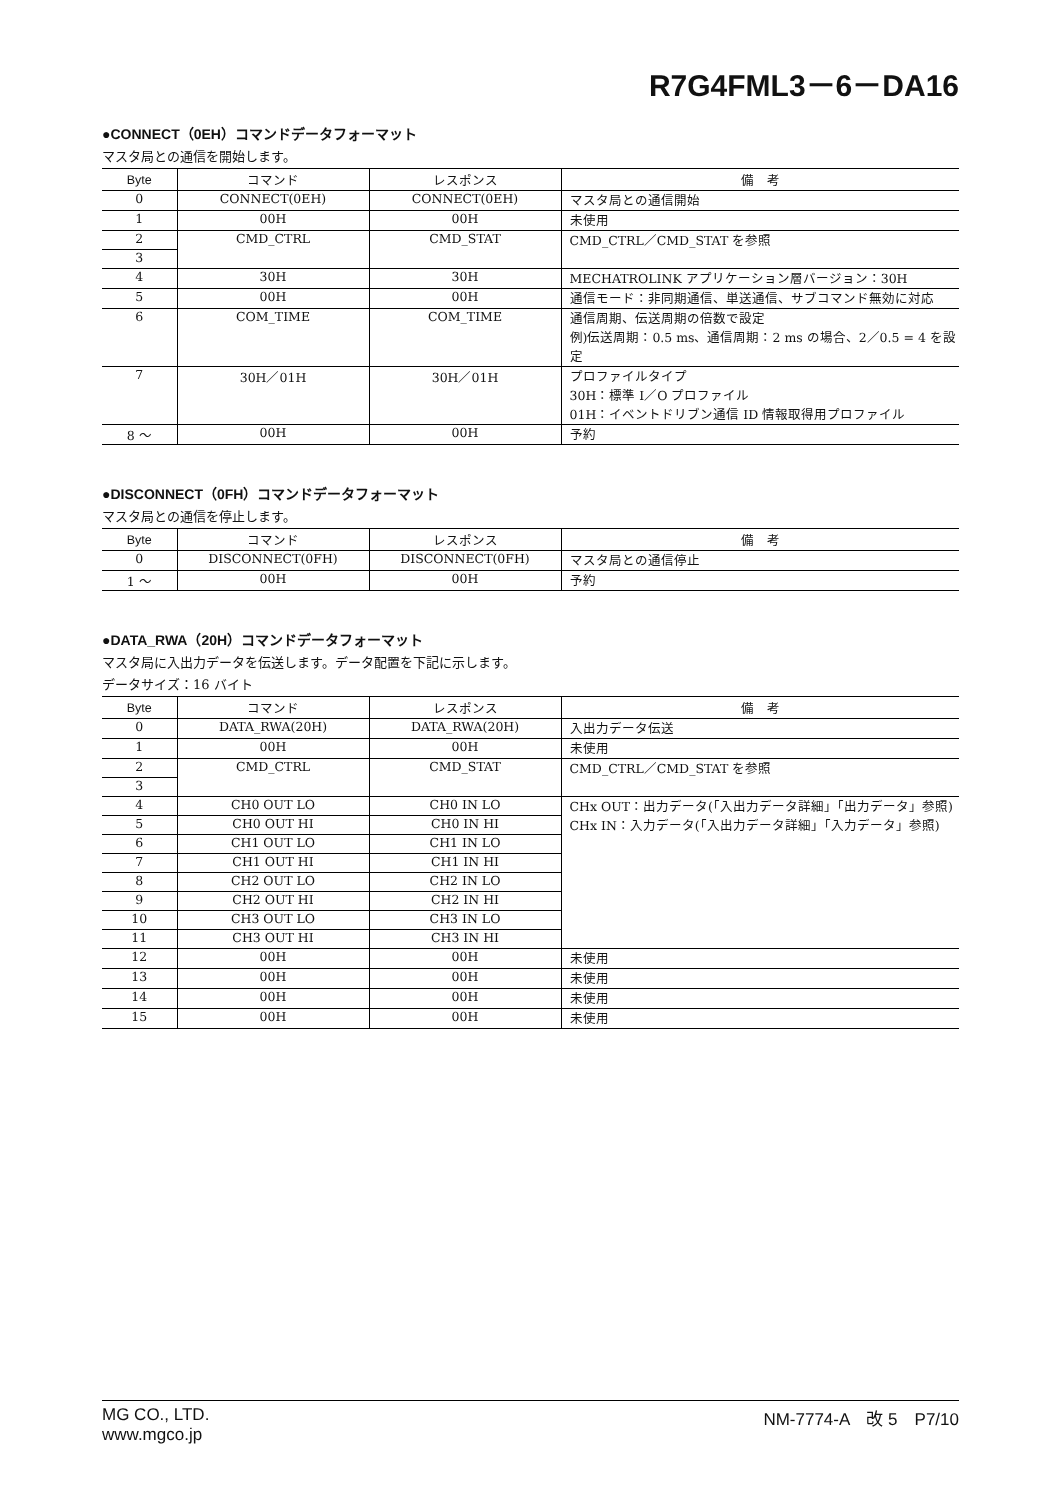R7G4FML3－6－DA16
●CONNECT（0EH）コマンドデータフォーマット
マスタ局との通信を開始します。
| Byte | コマンド | レスポンス | 備 考 |
| --- | --- | --- | --- |
| 0 | CONNECT(0EH) | CONNECT(0EH) | マスタ局との通信開始 |
| 1 | 00H | 00H | 未使用 |
| 2 | CMD_CTRL | CMD_STAT | CMD_CTRL／CMD_STAT を参照 |
| 3 | | | |
| 4 | 30H | 30H | MECHATROLINK アプリケーション層バージョン：30H |
| 5 | 00H | 00H | 通信モード：非同期通信、単送通信、サブコマンド無効に対応 |
| 6 | COM_TIME | COM_TIME | 通信周期、伝送周期の倍数で設定 例)伝送周期：0.5 ms、通信周期：2 ms の場合、2／0.5 = 4 を設定 |
| 7 | 30H／01H | 30H／01H | プロファイルタイプ 30H：標準 I／O プロファイル 01H：イベントドリブン通信 ID 情報取得用プロファイル |
| 8 ～ | 00H | 00H | 予約 |
●DISCONNECT（0FH）コマンドデータフォーマット
マスタ局との通信を停止します。
| Byte | コマンド | レスポンス | 備 考 |
| --- | --- | --- | --- |
| 0 | DISCONNECT(0FH) | DISCONNECT(0FH) | マスタ局との通信停止 |
| 1 ～ | 00H | 00H | 予約 |
●DATA_RWA（20H）コマンドデータフォーマット
マスタ局に入出力データを伝送します。データ配置を下記に示します。
データサイズ：16 バイト
| Byte | コマンド | レスポンス | 備 考 |
| --- | --- | --- | --- |
| 0 | DATA_RWA(20H) | DATA_RWA(20H) | 入出力データ伝送 |
| 1 | 00H | 00H | 未使用 |
| 2 | CMD_CTRL | CMD_STAT | CMD_CTRL／CMD_STAT を参照 |
| 3 | | | |
| 4 | CH0 OUT LO | CH0 IN LO | CHx OUT：出力データ(「入出力データ詳細」「出力データ」参照) CHx IN：入力データ(「入出力データ詳細」「入力データ」参照) |
| 5 | CH0 OUT HI | CH0 IN HI | |
| 6 | CH1 OUT LO | CH1 IN LO | |
| 7 | CH1 OUT HI | CH1 IN HI | |
| 8 | CH2 OUT LO | CH2 IN LO | |
| 9 | CH2 OUT HI | CH2 IN HI | |
| 10 | CH3 OUT LO | CH3 IN LO | |
| 11 | CH3 OUT HI | CH3 IN HI | |
| 12 | 00H | 00H | 未使用 |
| 13 | 00H | 00H | 未使用 |
| 14 | 00H | 00H | 未使用 |
| 15 | 00H | 00H | 未使用 |
MG CO., LTD.
www.mgco.jp
NM-7774-A　改 5　P7/10